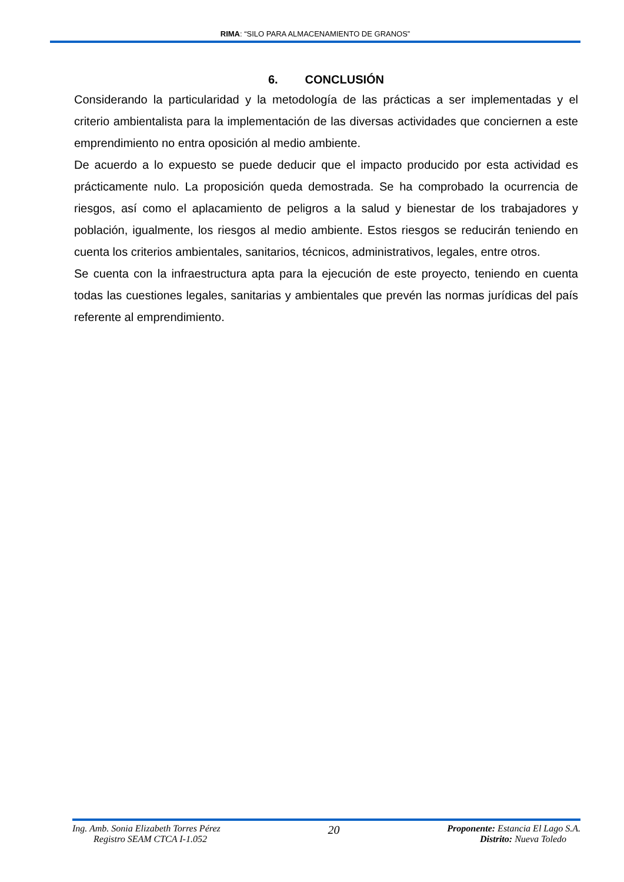RIMA: “SILO PARA ALMACENAMIENTO DE GRANOS”
6. CONCLUSIÓN
Considerando la particularidad y la metodología de las prácticas a ser implementadas y el criterio ambientalista para la implementación de las diversas actividades que conciernen a este emprendimiento no entra oposición al medio ambiente.
De acuerdo a lo expuesto se puede deducir que el impacto producido por esta actividad es prácticamente nulo. La proposición queda demostrada. Se ha comprobado la ocurrencia de riesgos, así como el aplacamiento de peligros a la salud y bienestar de los trabajadores y población, igualmente, los riesgos al medio ambiente. Estos riesgos se reducirán teniendo en cuenta los criterios ambientales, sanitarios, técnicos, administrativos, legales, entre otros.
Se cuenta con la infraestructura apta para la ejecución de este proyecto, teniendo en cuenta todas las cuestiones legales, sanitarias y ambientales que prevén las normas jurídicas del país referente al emprendimiento.
Ing. Amb. Sonia Elizabeth Torres Pérez
Registro SEAM CTCA I-1.052
20
Proponente: Estancia El Lago S.A.
Distrito: Nueva Toledo